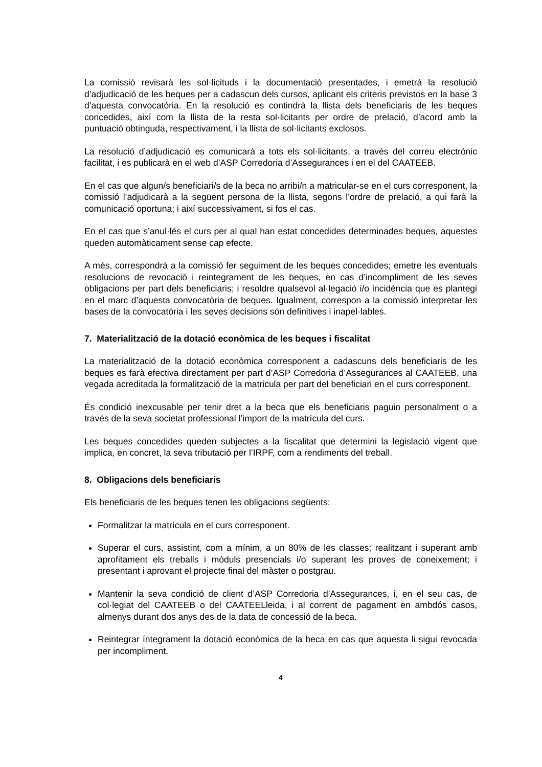La comissió revisarà les sol·licituds i la documentació presentades, i emetrà la resolució d’adjudicació de les beques per a cadascun dels cursos, aplicant els criteris previstos en la base 3 d’aquesta convocatòria. En la resolució es contindrà la llista dels beneficiaris de les beques concedides, així com la llista de la resta sol·licitants per ordre de prelació, d’acord amb la puntuació obtinguda, respectivament, i la llista de sol·licitants exclosos.
La resolució d’adjudicació es comunicarà a tots els sol·licitants, a través del correu electrònic facilitat, i es publicarà en el web d’ASP Corredoria d’Assegurances i en el del CAATEEB.
En el cas que algun/s beneficiari/s de la beca no arribi/n a matricular-se en el curs corresponent, la comissió l’adjudicarà a la següent persona de la llista, segons l’ordre de prelació, a qui farà la comunicació oportuna; i així successivament, si fos el cas.
En el cas que s’anul·lés el curs per al qual han estat concedides determinades beques, aquestes queden automàticament sense cap efecte.
A més, correspondrà a la comissió fer seguiment de les beques concedides; emetre les eventuals resolucions de revocació i reintegrament de les beques, en cas d’incompliment de les seves obligacions per part dels beneficiaris; i resoldre qualsevol al·legació i/o incidència que es plantegi en el marc d’aquesta convocatòria de beques. Igualment, correspon a la comissió interpretar les bases de la convocatòria i les seves decisions són definitives i inapel·lables.
7. Materialització de la dotació econòmica de les beques i fiscalitat
La materialització de la dotació econòmica corresponent a cadascuns dels beneficiaris de les beques es farà efectiva directament per part d’ASP Corredoria d’Assegurances al CAATEEB, una vegada acreditada la formalització de la matricula per part del beneficiari en el curs corresponent.
És condició inexcusable per tenir dret a la beca que els beneficiaris paguin personalment o a través de la seva societat professional l’import de la matrícula del curs.
Les beques concedides queden subjectes a la fiscalitat que determini la legislació vigent que implica, en concret, la seva tributació per l’IRPF, com a rendiments del treball.
8. Obligacions dels beneficiaris
Els beneficiaris de les beques tenen les obligacions següents:
Formalitzar la matrícula en el curs corresponent.
Superar el curs, assistint, com a mínim, a un 80% de les classes; realitzant i superant amb aprofitament els treballs i mòduls presencials i/o superant les proves de coneixement; i presentant i aprovant el projecte final del màster o postgrau.
Mantenir la seva condició de client d’ASP Corredoria d’Assegurances, i, en el seu cas, de col·legiat del CAATEEB o del CAATEELleida, i al corrent de pagament en ambdós casos, almenys durant dos anys des de la data de concessió de la beca.
Reintegrar íntegrament la dotació econòmica de la beca en cas que aquesta li sigui revocada per incompliment.
4